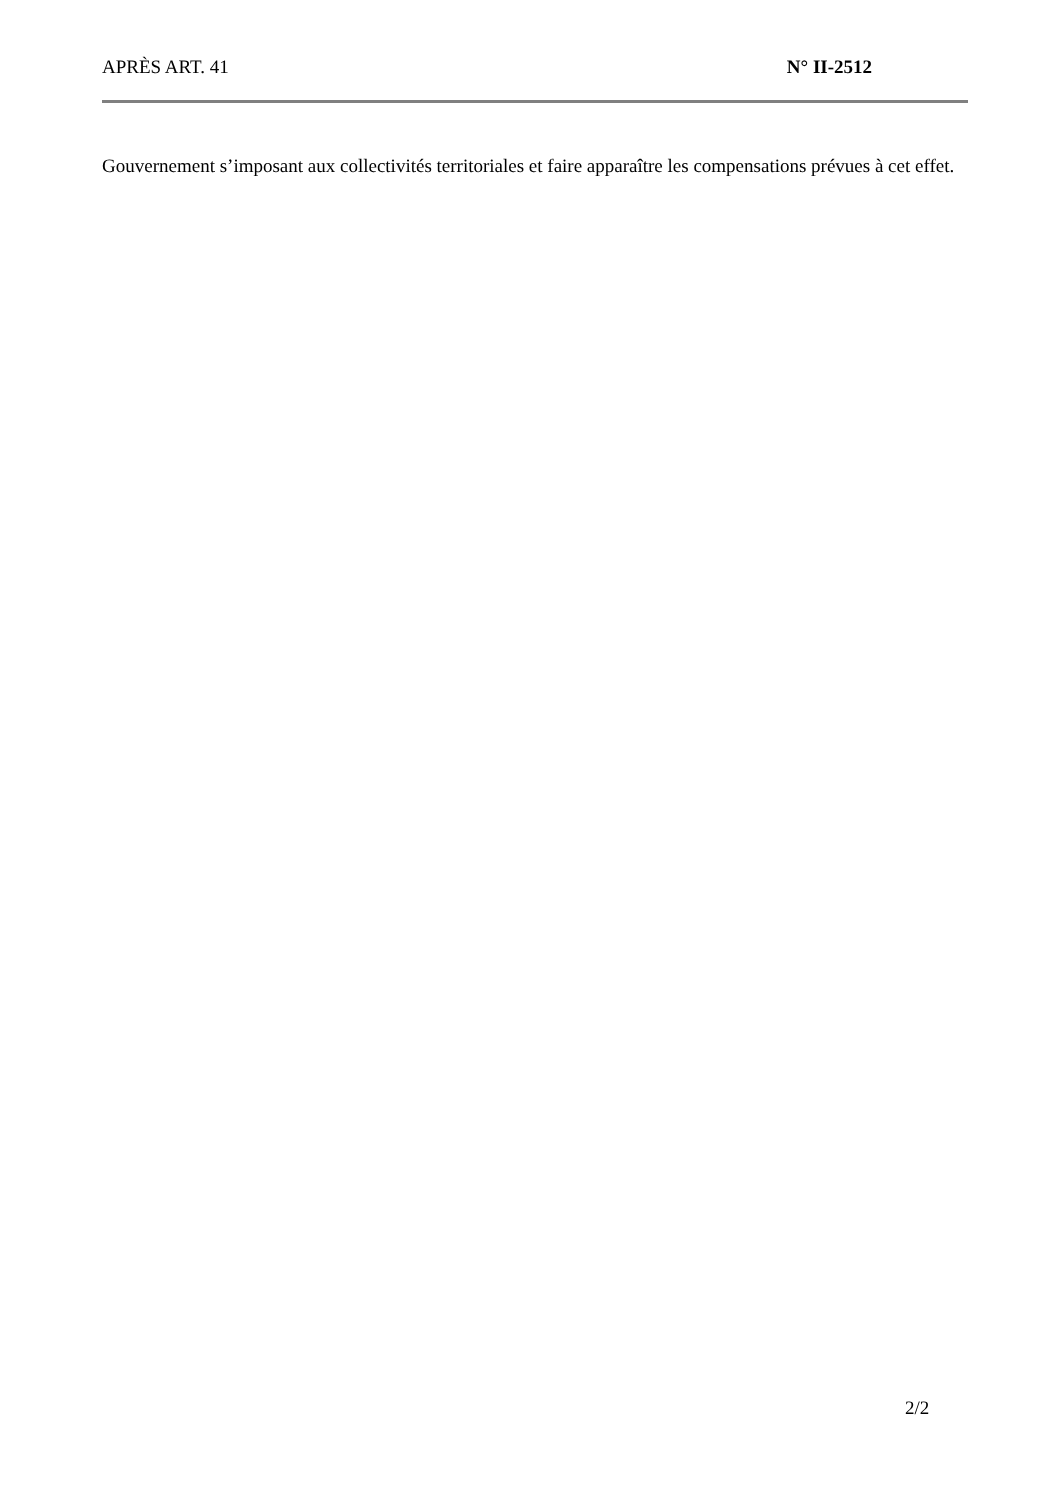APRÈS ART. 41 N° II-2512
Gouvernement s’imposant aux collectivités territoriales et faire apparaître les compensations prévues à cet effet.
2/2